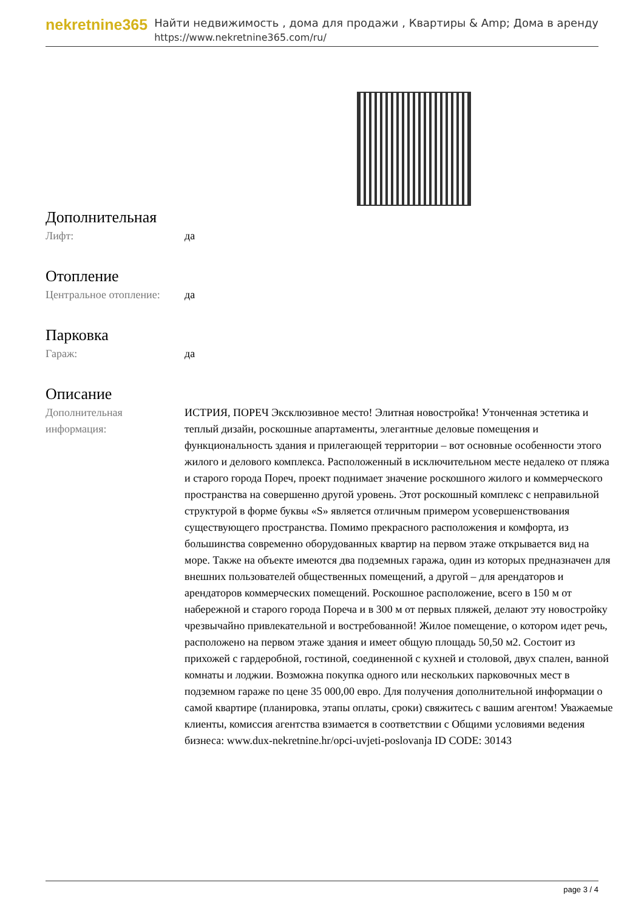nekretnine365
Найти недвижимость , дома для продажи , Квартиры & Amp; Дома в аренду
https://www.nekretnine365.com/ru/
Дополнительная
| Лифт: | да |
Отопление
| Центральное отопление: | да |
Парковка
| Гараж: | да |
Описание
| Дополнительная информация: | ИСТРИЯ, ПОРЕЧ Эксклюзивное место! Элитная новостройка! Утонченная эстетика и теплый дизайн, роскошные апартаменты, элегантные деловые помещения и функциональность здания и прилегающей территории – вот основные особенности этого жилого и делового комплекса. Расположенный в исключительном месте недалеко от пляжа и старого города Пореч, проект поднимает значение роскошного жилого и коммерческого пространства на совершенно другой уровень. Этот роскошный комплекс с неправильной структурой в форме буквы «S» является отличным примером усовершенствования существующего пространства. Помимо прекрасного расположения и комфорта, из большинства современно оборудованных квартир на первом этаже открывается вид на море. Также на объекте имеются два подземных гаража, один из которых предназначен для внешних пользователей общественных помещений, а другой – для арендаторов и арендаторов коммерческих помещений. Роскошное расположение, всего в 150 м от набережной и старого города Пореча и в 300 м от первых пляжей, делают эту новостройку чрезвычайно привлекательной и востребованной! Жилое помещение, о котором идет речь, расположено на первом этаже здания и имеет общую площадь 50,50 м2. Состоит из прихожей с гардеробной, гостиной, соединенной с кухней и столовой, двух спален, ванной комнаты и лоджии. Возможна покупка одного или нескольких парковочных мест в подземном гараже по цене 35 000,00 евро. Для получения дополнительной информации о самой квартире (планировка, этапы оплаты, сроки) свяжитесь с вашим агентом! Уважаемые клиенты, комиссия агентства взимается в соответствии с Общими условиями ведения бизнеса: www.dux-nekretnine.hr/opci-uvjeti-poslovanja ID CODE: 30143 |
page 3 / 4